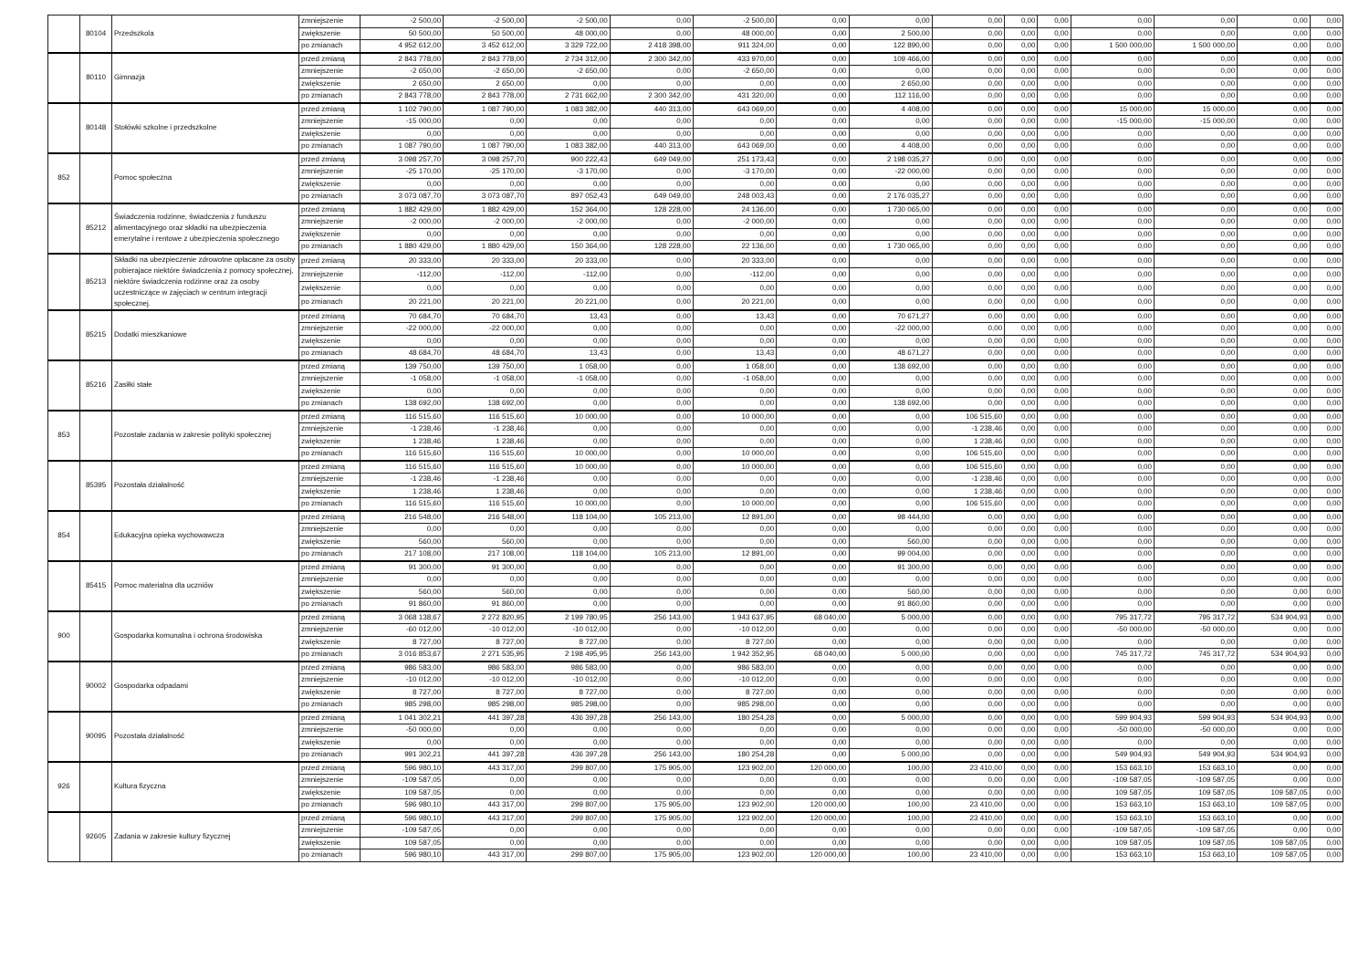| | 80104 | Przedszkola | zmniejszenie | -2 500,00 | -2 500,00 | -2 500,00 | 0,00 | -2 500,00 | 0,00 | 0,00 | 0,00 | 0,00 | 0,00 | 0,00 | 0,00 | 0,00 | 0,00 |
| | | | zwiększenie | 50 500,00 | 50 500,00 | 48 000,00 | 0,00 | 48 000,00 | 0,00 | 2 500,00 | 0,00 | 0,00 | 0,00 | 0,00 | 0,00 | 0,00 | 0,00 |
| | | | po zmianach | 4 952 612,00 | 3 452 612,00 | 3 329 722,00 | 2 418 398,00 | 911 324,00 | 0,00 | 122 890,00 | 0,00 | 0,00 | 0,00 | 1 500 000,00 | 1 500 000,00 | 0,00 | 0,00 |
| | 80110 | Gimnazja | przed zmianą | 2 843 778,00 | 2 843 778,00 | 2 734 312,00 | 2 300 342,00 | 433 970,00 | 0,00 | 109 466,00 | 0,00 | 0,00 | 0,00 | 0,00 | 0,00 | 0,00 | 0,00 |
| | | | zmniejszenie | -2 650,00 | -2 650,00 | -2 650,00 | 0,00 | -2 650,00 | 0,00 | 0,00 | 0,00 | 0,00 | 0,00 | 0,00 | 0,00 | 0,00 | 0,00 |
| | | | zwiększenie | 2 650,00 | 2 650,00 | 0,00 | 0,00 | 0,00 | 0,00 | 2 650,00 | 0,00 | 0,00 | 0,00 | 0,00 | 0,00 | 0,00 | 0,00 |
| | | | po zmianach | 2 843 778,00 | 2 843 778,00 | 2 731 662,00 | 2 300 342,00 | 431 320,00 | 0,00 | 112 116,00 | 0,00 | 0,00 | 0,00 | 0,00 | 0,00 | 0,00 | 0,00 |
| | 80148 | Stołówki szkolne i przedszkolne | przed zmianą | 1 102 790,00 | 1 087 790,00 | 1 083 382,00 | 440 313,00 | 643 069,00 | 0,00 | 4 408,00 | 0,00 | 0,00 | 0,00 | 15 000,00 | 15 000,00 | 0,00 | 0,00 |
| | | | zmniejszenie | -15 000,00 | 0,00 | 0,00 | 0,00 | 0,00 | 0,00 | 0,00 | 0,00 | 0,00 | 0,00 | -15 000,00 | -15 000,00 | 0,00 | 0,00 |
| | | | zwiększenie | 0,00 | 0,00 | 0,00 | 0,00 | 0,00 | 0,00 | 0,00 | 0,00 | 0,00 | 0,00 | 0,00 | 0,00 | 0,00 | 0,00 |
| | | | po zmianach | 1 087 790,00 | 1 087 790,00 | 1 083 382,00 | 440 313,00 | 643 069,00 | 0,00 | 4 408,00 | 0,00 | 0,00 | 0,00 | 0,00 | 0,00 | 0,00 | 0,00 |
| 852 | | Pomoc społeczna | przed zmianą | 3 098 257,70 | 3 098 257,70 | 900 222,43 | 649 049,00 | 251 173,43 | 0,00 | 2 198 035,27 | 0,00 | 0,00 | 0,00 | 0,00 | 0,00 | 0,00 | 0,00 |
| | | | zmniejszenie | -25 170,00 | -25 170,00 | -3 170,00 | 0,00 | -3 170,00 | 0,00 | -22 000,00 | 0,00 | 0,00 | 0,00 | 0,00 | 0,00 | 0,00 | 0,00 |
| | | | zwiększenie | 0,00 | 0,00 | 0,00 | 0,00 | 0,00 | 0,00 | 0,00 | 0,00 | 0,00 | 0,00 | 0,00 | 0,00 | 0,00 | 0,00 |
| | | | po zmianach | 3 073 087,70 | 3 073 087,70 | 897 052,43 | 649 049,00 | 248 003,43 | 0,00 | 2 176 035,27 | 0,00 | 0,00 | 0,00 | 0,00 | 0,00 | 0,00 | 0,00 |
| | 85212 | Świadczenia rodzinne, świadczenia z funduszu alimentacyjnego oraz składki na ubezpieczenia emerytalne i rentowe z ubezpieczenia społecznego | przed zmianą | 1 882 429,00 | 1 882 429,00 | 152 364,00 | 128 228,00 | 24 136,00 | 0,00 | 1 730 065,00 | 0,00 | 0,00 | 0,00 | 0,00 | 0,00 | 0,00 | 0,00 |
| | | | zmniejszenie | -2 000,00 | -2 000,00 | -2 000,00 | 0,00 | -2 000,00 | 0,00 | 0,00 | 0,00 | 0,00 | 0,00 | 0,00 | 0,00 | 0,00 | 0,00 |
| | | | zwiększenie | 0,00 | 0,00 | 0,00 | 0,00 | 0,00 | 0,00 | 0,00 | 0,00 | 0,00 | 0,00 | 0,00 | 0,00 | 0,00 | 0,00 |
| | | | po zmianach | 1 880 429,00 | 1 880 429,00 | 150 364,00 | 128 228,00 | 22 136,00 | 0,00 | 1 730 065,00 | 0,00 | 0,00 | 0,00 | 0,00 | 0,00 | 0,00 | 0,00 |
| | 85213 | Składki na ubezpieczenie zdrowotne opłacane za osoby pobierajace niektóre świadczenia z pomocy społecznej, niektóre świadczenia rodzinne oraz za osoby uczestniczące w zajęciach w centrum integracji społecznej. | przed zmianą | 20 333,00 | 20 333,00 | 20 333,00 | 0,00 | 20 333,00 | 0,00 | 0,00 | 0,00 | 0,00 | 0,00 | 0,00 | 0,00 | 0,00 | 0,00 |
| | | | zmniejszenie | -112,00 | -112,00 | -112,00 | 0,00 | -112,00 | 0,00 | 0,00 | 0,00 | 0,00 | 0,00 | 0,00 | 0,00 | 0,00 | 0,00 |
| | | | zwiększenie | 0,00 | 0,00 | 0,00 | 0,00 | 0,00 | 0,00 | 0,00 | 0,00 | 0,00 | 0,00 | 0,00 | 0,00 | 0,00 | 0,00 |
| | | | po zmianach | 20 221,00 | 20 221,00 | 20 221,00 | 0,00 | 20 221,00 | 0,00 | 0,00 | 0,00 | 0,00 | 0,00 | 0,00 | 0,00 | 0,00 | 0,00 |
| | 85215 | Dodatki mieszkaniowe | przed zmianą | 70 684,70 | 70 684,70 | 13,43 | 0,00 | 13,43 | 0,00 | 70 671,27 | 0,00 | 0,00 | 0,00 | 0,00 | 0,00 | 0,00 | 0,00 |
| | | | zmniejszenie | -22 000,00 | -22 000,00 | 0,00 | 0,00 | 0,00 | 0,00 | -22 000,00 | 0,00 | 0,00 | 0,00 | 0,00 | 0,00 | 0,00 | 0,00 |
| | | | zwiększenie | 0,00 | 0,00 | 0,00 | 0,00 | 0,00 | 0,00 | 0,00 | 0,00 | 0,00 | 0,00 | 0,00 | 0,00 | 0,00 | 0,00 |
| | | | po zmianach | 48 684,70 | 48 684,70 | 13,43 | 0,00 | 13,43 | 0,00 | 48 671,27 | 0,00 | 0,00 | 0,00 | 0,00 | 0,00 | 0,00 | 0,00 |
| | 85216 | Zasiłki stałe | przed zmianą | 139 750,00 | 139 750,00 | 1 058,00 | 0,00 | 1 058,00 | 0,00 | 138 692,00 | 0,00 | 0,00 | 0,00 | 0,00 | 0,00 | 0,00 | 0,00 |
| | | | zmniejszenie | -1 058,00 | -1 058,00 | -1 058,00 | 0,00 | -1 058,00 | 0,00 | 0,00 | 0,00 | 0,00 | 0,00 | 0,00 | 0,00 | 0,00 | 0,00 |
| | | | zwiększenie | 0,00 | 0,00 | 0,00 | 0,00 | 0,00 | 0,00 | 0,00 | 0,00 | 0,00 | 0,00 | 0,00 | 0,00 | 0,00 | 0,00 |
| | | | po zmianach | 138 692,00 | 138 692,00 | 0,00 | 0,00 | 0,00 | 0,00 | 138 692,00 | 0,00 | 0,00 | 0,00 | 0,00 | 0,00 | 0,00 | 0,00 |
| 853 | | Pozostałe zadania w zakresie polityki społecznej | przed zmianą | 116 515,60 | 116 515,60 | 10 000,00 | 0,00 | 10 000,00 | 0,00 | 0,00 | 106 515,60 | 0,00 | 0,00 | 0,00 | 0,00 | 0,00 | 0,00 |
| | | | zmniejszenie | -1 238,46 | -1 238,46 | 0,00 | 0,00 | 0,00 | 0,00 | 0,00 | -1 238,46 | 0,00 | 0,00 | 0,00 | 0,00 | 0,00 | 0,00 |
| | | | zwiększenie | 1 238,46 | 1 238,46 | 0,00 | 0,00 | 0,00 | 0,00 | 0,00 | 1 238,46 | 0,00 | 0,00 | 0,00 | 0,00 | 0,00 | 0,00 |
| | | | po zmianach | 116 515,60 | 116 515,60 | 10 000,00 | 0,00 | 10 000,00 | 0,00 | 0,00 | 106 515,60 | 0,00 | 0,00 | 0,00 | 0,00 | 0,00 | 0,00 |
| | 85395 | Pozostała działalność | przed zmianą | 116 515,60 | 116 515,60 | 10 000,00 | 0,00 | 10 000,00 | 0,00 | 0,00 | 106 515,60 | 0,00 | 0,00 | 0,00 | 0,00 | 0,00 | 0,00 |
| | | | zmniejszenie | -1 238,46 | -1 238,46 | 0,00 | 0,00 | 0,00 | 0,00 | 0,00 | -1 238,46 | 0,00 | 0,00 | 0,00 | 0,00 | 0,00 | 0,00 |
| | | | zwiększenie | 1 238,46 | 1 238,46 | 0,00 | 0,00 | 0,00 | 0,00 | 0,00 | 1 238,46 | 0,00 | 0,00 | 0,00 | 0,00 | 0,00 | 0,00 |
| | | | po zmianach | 116 515,60 | 116 515,60 | 10 000,00 | 0,00 | 10 000,00 | 0,00 | 0,00 | 106 515,60 | 0,00 | 0,00 | 0,00 | 0,00 | 0,00 | 0,00 |
| 854 | | Edukacyjna opieka wychowawcza | przed zmianą | 216 548,00 | 216 548,00 | 118 104,00 | 105 213,00 | 12 891,00 | 0,00 | 98 444,00 | 0,00 | 0,00 | 0,00 | 0,00 | 0,00 | 0,00 | 0,00 |
| | | | zmniejszenie | 0,00 | 0,00 | 0,00 | 0,00 | 0,00 | 0,00 | 0,00 | 0,00 | 0,00 | 0,00 | 0,00 | 0,00 | 0,00 | 0,00 |
| | | | zwiększenie | 560,00 | 560,00 | 0,00 | 0,00 | 0,00 | 0,00 | 560,00 | 0,00 | 0,00 | 0,00 | 0,00 | 0,00 | 0,00 | 0,00 |
| | | | po zmianach | 217 108,00 | 217 108,00 | 118 104,00 | 105 213,00 | 12 891,00 | 0,00 | 99 004,00 | 0,00 | 0,00 | 0,00 | 0,00 | 0,00 | 0,00 | 0,00 |
| | 85415 | Pomoc materialna dla uczniów | przed zmianą | 91 300,00 | 91 300,00 | 0,00 | 0,00 | 0,00 | 0,00 | 91 300,00 | 0,00 | 0,00 | 0,00 | 0,00 | 0,00 | 0,00 | 0,00 |
| | | | zmniejszenie | 0,00 | 0,00 | 0,00 | 0,00 | 0,00 | 0,00 | 0,00 | 0,00 | 0,00 | 0,00 | 0,00 | 0,00 | 0,00 | 0,00 |
| | | | zwiększenie | 560,00 | 560,00 | 0,00 | 0,00 | 0,00 | 0,00 | 560,00 | 0,00 | 0,00 | 0,00 | 0,00 | 0,00 | 0,00 | 0,00 |
| | | | po zmianach | 91 860,00 | 91 860,00 | 0,00 | 0,00 | 0,00 | 0,00 | 91 860,00 | 0,00 | 0,00 | 0,00 | 0,00 | 0,00 | 0,00 | 0,00 |
| 900 | | Gospodarka komunalna i ochrona środowiska | przed zmianą | 3 068 138,67 | 2 272 820,95 | 2 199 780,95 | 256 143,00 | 1 943 637,95 | 68 040,00 | 5 000,00 | 0,00 | 0,00 | 0,00 | 795 317,72 | 795 317,72 | 534 904,93 | 0,00 |
| | | | zmniejszenie | -60 012,00 | -10 012,00 | -10 012,00 | 0,00 | -10 012,00 | 0,00 | 0,00 | 0,00 | 0,00 | 0,00 | -50 000,00 | -50 000,00 | 0,00 | 0,00 |
| | | | zwiększenie | 8 727,00 | 8 727,00 | 8 727,00 | 0,00 | 8 727,00 | 0,00 | 0,00 | 0,00 | 0,00 | 0,00 | 0,00 | 0,00 | 0,00 | 0,00 |
| | | | po zmianach | 3 016 853,67 | 2 271 535,95 | 2 198 495,95 | 256 143,00 | 1 942 352,95 | 68 040,00 | 5 000,00 | 0,00 | 0,00 | 0,00 | 745 317,72 | 745 317,72 | 534 904,93 | 0,00 |
| | 90002 | Gospodarka odpadami | przed zmianą | 986 583,00 | 986 583,00 | 986 583,00 | 0,00 | 986 583,00 | 0,00 | 0,00 | 0,00 | 0,00 | 0,00 | 0,00 | 0,00 | 0,00 | 0,00 |
| | | | zmniejszenie | -10 012,00 | -10 012,00 | -10 012,00 | 0,00 | -10 012,00 | 0,00 | 0,00 | 0,00 | 0,00 | 0,00 | 0,00 | 0,00 | 0,00 | 0,00 |
| | | | zwiększenie | 8 727,00 | 8 727,00 | 8 727,00 | 0,00 | 8 727,00 | 0,00 | 0,00 | 0,00 | 0,00 | 0,00 | 0,00 | 0,00 | 0,00 | 0,00 |
| | | | po zmianach | 985 298,00 | 985 298,00 | 985 298,00 | 0,00 | 985 298,00 | 0,00 | 0,00 | 0,00 | 0,00 | 0,00 | 0,00 | 0,00 | 0,00 | 0,00 |
| | 90095 | Pozostała działalność | przed zmianą | 1 041 302,21 | 441 397,28 | 436 397,28 | 256 143,00 | 180 254,28 | 0,00 | 5 000,00 | 0,00 | 0,00 | 0,00 | 599 904,93 | 599 904,93 | 534 904,93 | 0,00 |
| | | | zmniejszenie | -50 000,00 | 0,00 | 0,00 | 0,00 | 0,00 | 0,00 | 0,00 | 0,00 | 0,00 | 0,00 | -50 000,00 | -50 000,00 | 0,00 | 0,00 |
| | | | zwiększenie | 0,00 | 0,00 | 0,00 | 0,00 | 0,00 | 0,00 | 0,00 | 0,00 | 0,00 | 0,00 | 0,00 | 0,00 | 0,00 | 0,00 |
| | | | po zmianach | 991 302,21 | 441 397,28 | 436 397,28 | 256 143,00 | 180 254,28 | 0,00 | 5 000,00 | 0,00 | 0,00 | 0,00 | 549 904,93 | 549 904,93 | 534 904,93 | 0,00 |
| 926 | | Kultura fizyczna | przed zmianą | 596 980,10 | 443 317,00 | 299 807,00 | 175 905,00 | 123 902,00 | 120 000,00 | 100,00 | 23 410,00 | 0,00 | 0,00 | 153 663,10 | 153 663,10 | 0,00 | 0,00 |
| | | | zmniejszenie | -109 587,05 | 0,00 | 0,00 | 0,00 | 0,00 | 0,00 | 0,00 | 0,00 | 0,00 | 0,00 | -109 587,05 | -109 587,05 | 0,00 | 0,00 |
| | | | zwiększenie | 109 587,05 | 0,00 | 0,00 | 0,00 | 0,00 | 0,00 | 0,00 | 0,00 | 0,00 | 0,00 | 109 587,05 | 109 587,05 | 109 587,05 | 0,00 |
| | | | po zmianach | 596 980,10 | 443 317,00 | 299 807,00 | 175 905,00 | 123 902,00 | 120 000,00 | 100,00 | 23 410,00 | 0,00 | 0,00 | 153 663,10 | 153 663,10 | 109 587,05 | 0,00 |
| | 92605 | Zadania w zakresie kultury fizycznej | przed zmianą | 596 980,10 | 443 317,00 | 299 807,00 | 175 905,00 | 123 902,00 | 120 000,00 | 100,00 | 23 410,00 | 0,00 | 0,00 | 153 663,10 | 153 663,10 | 0,00 | 0,00 |
| | | | zmniejszenie | -109 587,05 | 0,00 | 0,00 | 0,00 | 0,00 | 0,00 | 0,00 | 0,00 | 0,00 | 0,00 | -109 587,05 | -109 587,05 | 0,00 | 0,00 |
| | | | zwiększenie | 109 587,05 | 0,00 | 0,00 | 0,00 | 0,00 | 0,00 | 0,00 | 0,00 | 0,00 | 0,00 | 109 587,05 | 109 587,05 | 109 587,05 | 0,00 |
| | | | po zmianach | 596 980,10 | 443 317,00 | 299 807,00 | 175 905,00 | 123 902,00 | 120 000,00 | 100,00 | 23 410,00 | 0,00 | 0,00 | 153 663,10 | 153 663,10 | 109 587,05 | 0,00 |